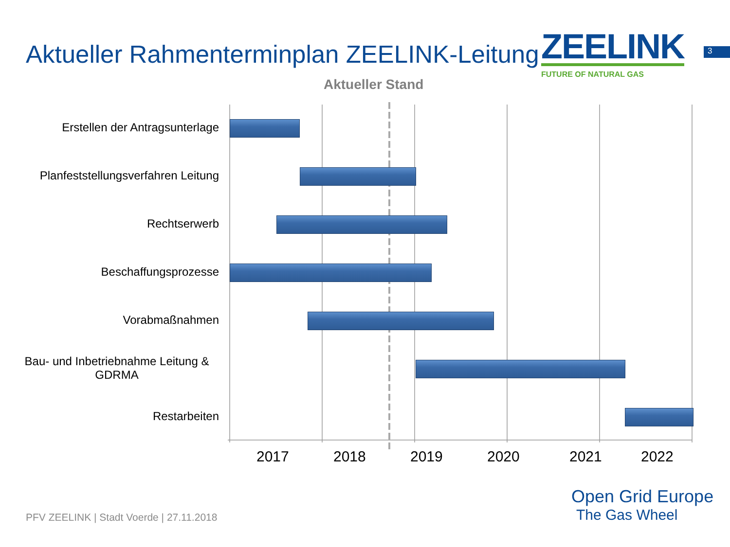Aktueller Rahmenterminplan ZEELINK-Leitung
ZEELINK
FUTURE OF NATURAL GAS
3
Aktueller Stand
Erstellen der Antragsunterlage
Planfeststellungsverfahren Leitung
Rechtserwerb
Beschaffungsprozesse
Vorabmaßnahmen
Bau- und Inbetriebnahme Leitung & GDRMA
Restarbeiten
2017 2018 2019 2020 2021 2022
PFV ZEELINK | Stadt Voerde | 27.11.2018
Open Grid Europe
The Gas Wheel